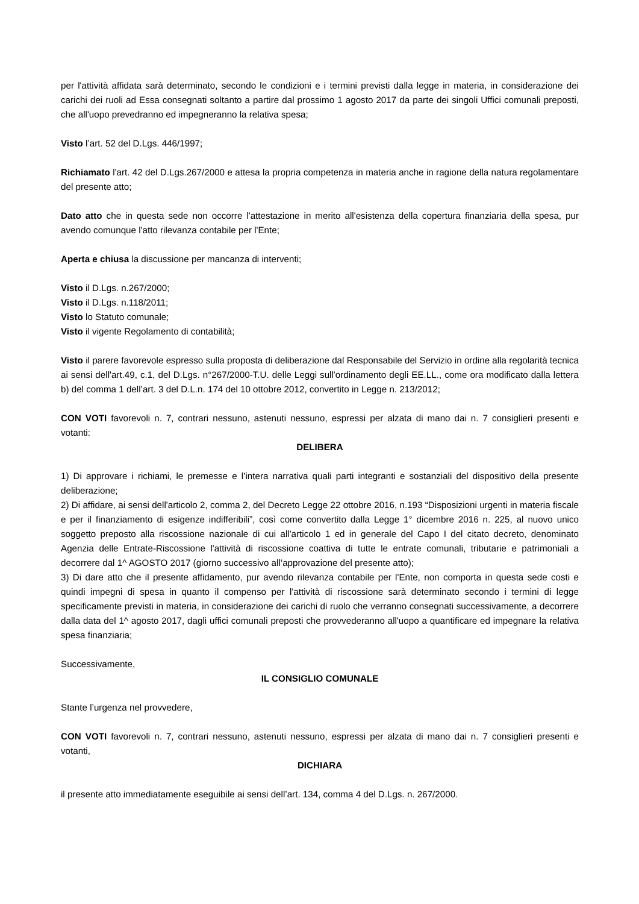per l'attività affidata sarà determinato, secondo le condizioni e i termini previsti dalla legge in materia, in considerazione dei carichi dei ruoli ad Essa consegnati soltanto a partire dal prossimo 1 agosto 2017 da parte dei singoli Uffici comunali preposti, che all'uopo prevedranno ed impegneranno la relativa spesa;
Visto l’art. 52 del D.Lgs. 446/1997;
Richiamato l'art. 42 del D.Lgs.267/2000 e attesa la propria competenza in materia anche in ragione della natura regolamentare del presente atto;
Dato atto che in questa sede non occorre l'attestazione in merito all'esistenza della copertura finanziaria della spesa, pur avendo comunque l'atto rilevanza contabile per l'Ente;
Aperta e chiusa la discussione per mancanza di interventi;
Visto il D.Lgs. n.267/2000;
Visto il D.Lgs. n.118/2011;
Visto lo Statuto comunale;
Visto il vigente Regolamento di contabilità;
Visto il parere favorevole espresso sulla proposta di deliberazione dal Responsabile del Servizio in ordine alla regolarità tecnica ai sensi dell'art.49, c.1, del D.Lgs. n°267/2000-T.U. delle Leggi sull'ordinamento degli EE.LL., come ora modificato dalla lettera b) del comma 1 dell’art. 3 del D.L.n. 174 del 10 ottobre 2012, convertito in Legge n. 213/2012;
CON VOTI favorevoli n. 7, contrari nessuno, astenuti nessuno, espressi per alzata di mano dai n. 7 consiglieri presenti e votanti:
DELIBERA
1) Di approvare i richiami, le premesse e l’intera narrativa quali parti integranti e sostanziali del dispositivo della presente deliberazione;
2) Di affidare, ai sensi dell'articolo 2, comma 2, del Decreto Legge 22 ottobre 2016, n.193 “Disposizioni urgenti in materia fiscale e per il finanziamento di esigenze indifferibili”, così come convertito dalla Legge 1° dicembre 2016 n. 225, al nuovo unico soggetto preposto alla riscossione nazionale di cui all'articolo 1 ed in generale del Capo I del citato decreto, denominato Agenzia delle Entrate-Riscossione l'attività di riscossione coattiva di tutte le entrate comunali, tributarie e patrimoniali a decorrere dal 1^ AGOSTO 2017 (giorno successivo all’approvazione del presente atto);
3) Di dare atto che il presente affidamento, pur avendo rilevanza contabile per l'Ente, non comporta in questa sede costi e quindi impegni di spesa in quanto il compenso per l'attività di riscossione sarà determinato secondo i termini di legge specificamente previsti in materia, in considerazione dei carichi di ruolo che verranno consegnati successivamente, a decorrere dalla data del 1^ agosto 2017, dagli uffici comunali preposti che provvederanno all'uopo a quantificare ed impegnare la relativa spesa finanziaria;
Successivamente,
IL CONSIGLIO COMUNALE
Stante l’urgenza nel provvedere,
CON VOTI favorevoli n. 7, contrari nessuno, astenuti nessuno, espressi per alzata di mano dai n. 7 consiglieri presenti e votanti,
DICHIARA
il presente atto immediatamente eseguibile ai sensi dell’art. 134, comma 4 del D.Lgs. n. 267/2000.